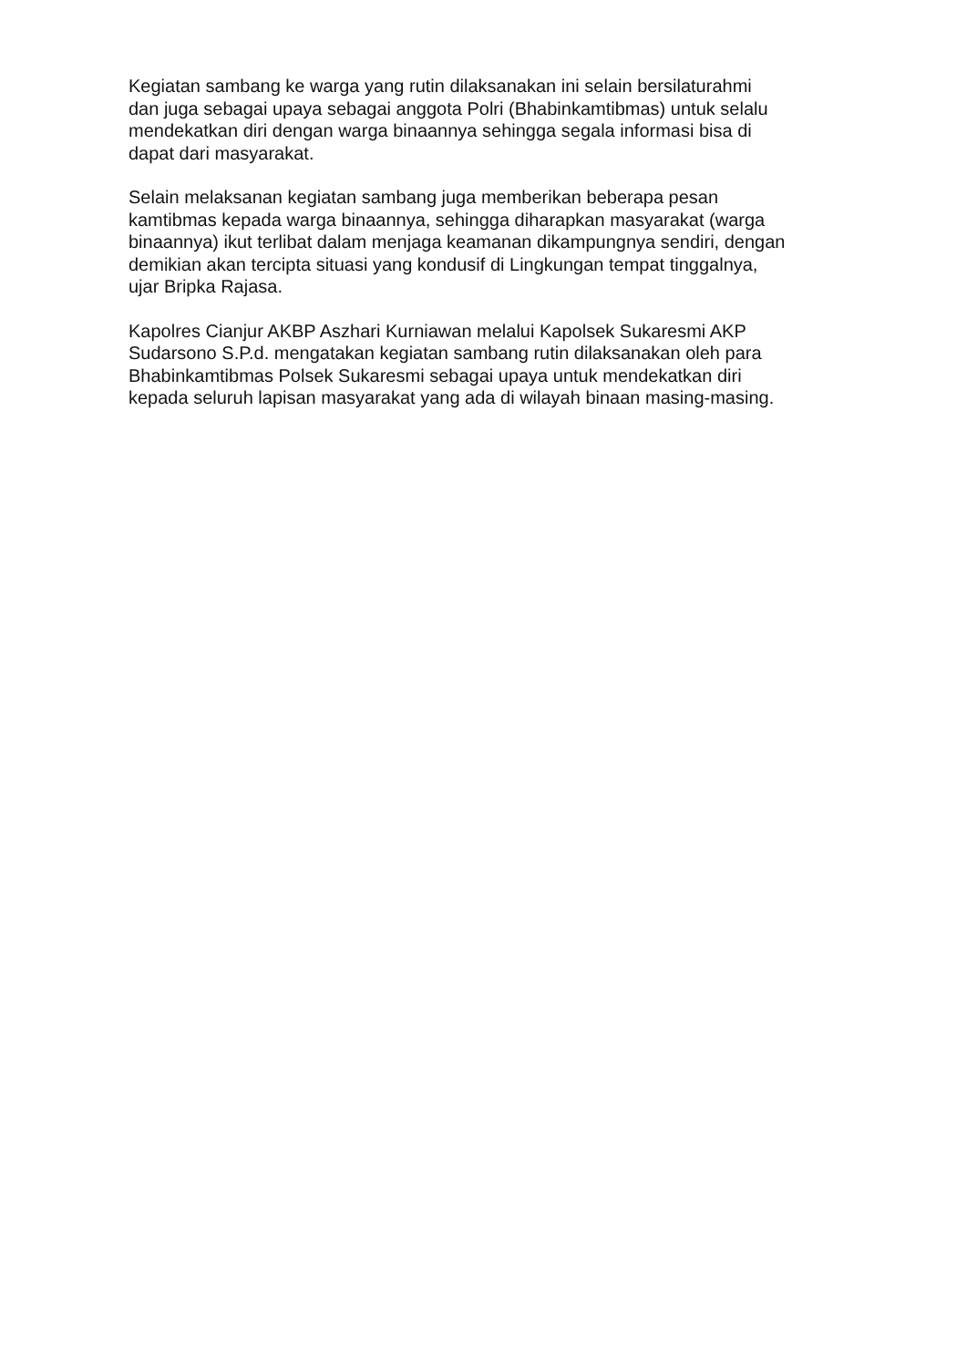Kegiatan sambang ke warga yang rutin dilaksanakan ini selain bersilaturahmi dan juga sebagai upaya sebagai anggota Polri (Bhabinkamtibmas) untuk selalu mendekatkan diri dengan warga binaannya sehingga segala informasi bisa di dapat dari masyarakat.
Selain melaksanan kegiatan sambang juga memberikan beberapa pesan kamtibmas kepada warga binaannya, sehingga diharapkan masyarakat (warga binaannya) ikut terlibat dalam menjaga keamanan dikampungnya sendiri, dengan demikian akan tercipta situasi yang kondusif di Lingkungan tempat tinggalnya, ujar Bripka Rajasa.
Kapolres Cianjur AKBP Aszhari Kurniawan melalui Kapolsek Sukaresmi AKP Sudarsono S.P.d. mengatakan kegiatan sambang rutin dilaksanakan oleh para Bhabinkamtibmas Polsek Sukaresmi sebagai upaya untuk mendekatkan diri kepada seluruh lapisan masyarakat yang ada di wilayah binaan masing-masing.